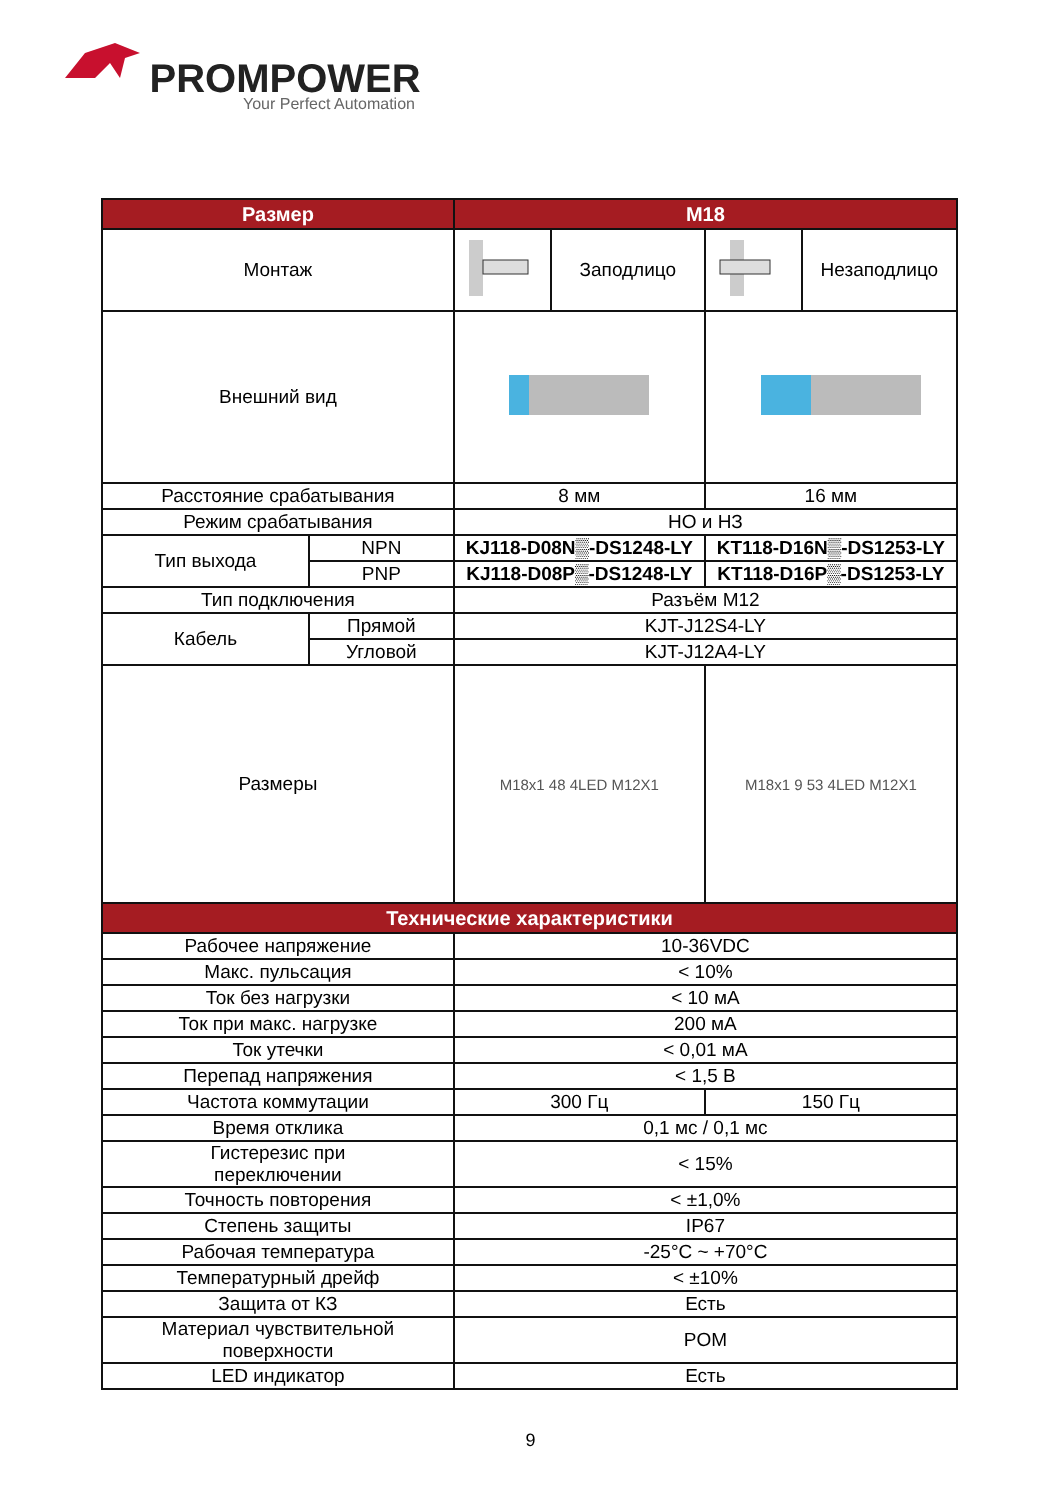PROMPOWER
Your Perfect Automation
| Размер | | M18 | | | |
| --- | --- | --- | --- | --- | --- |
| Монтаж | | | Заподлицо | | Незаподлицо |
| Внешний вид | | | | | |
| Расстояние срабатывания | | 8 мм | | 16 мм | |
| Режим срабатывания | | НО и НЗ | | | |
| Тип выхода | NPN | KJ118-D08N▒-DS1248-LY | | KT118-D16N▒-DS1253-LY | |
| | PNP | KJ118-D08P▒-DS1248-LY | | KT118-D16P▒-DS1253-LY | |
| Тип подключения | | Разъём M12 | | | |
| Кабель | Прямой | KJT-J12S4-LY | | | |
| | Угловой | KJT-J12A4-LY | | | |
| Размеры | | M18x1 48 4LED M12X1 | | M18x1 9 53 4LED M12X1 | |
| Технические характеристики | | | | | |
| Рабочее напряжение | | 10-36VDC | | | |
| Макс. пульсация | | < 10% | | | |
| Ток без нагрузки | | < 10 мА | | | |
| Ток при макс. нагрузке | | 200 мА | | | |
| Ток утечки | | < 0,01 мА | | | |
| Перепад напряжения | | < 1,5 В | | | |
| Частота коммутации | | 300 Гц | | 150 Гц | |
| Время отклика | | 0,1 мс / 0,1 мс | | | |
| Гистерезис при переключении | | < 15% | | | |
| Точность повторения | | < ±1,0% | | | |
| Степень защиты | | IP67 | | | |
| Рабочая температура | | -25°C ~ +70°C | | | |
| Температурный дрейф | | < ±10% | | | |
| Защита от КЗ | | Есть | | | |
| Материал чувствительной поверхности | | POM | | | |
| LED индикатор | | Есть | | | |
9